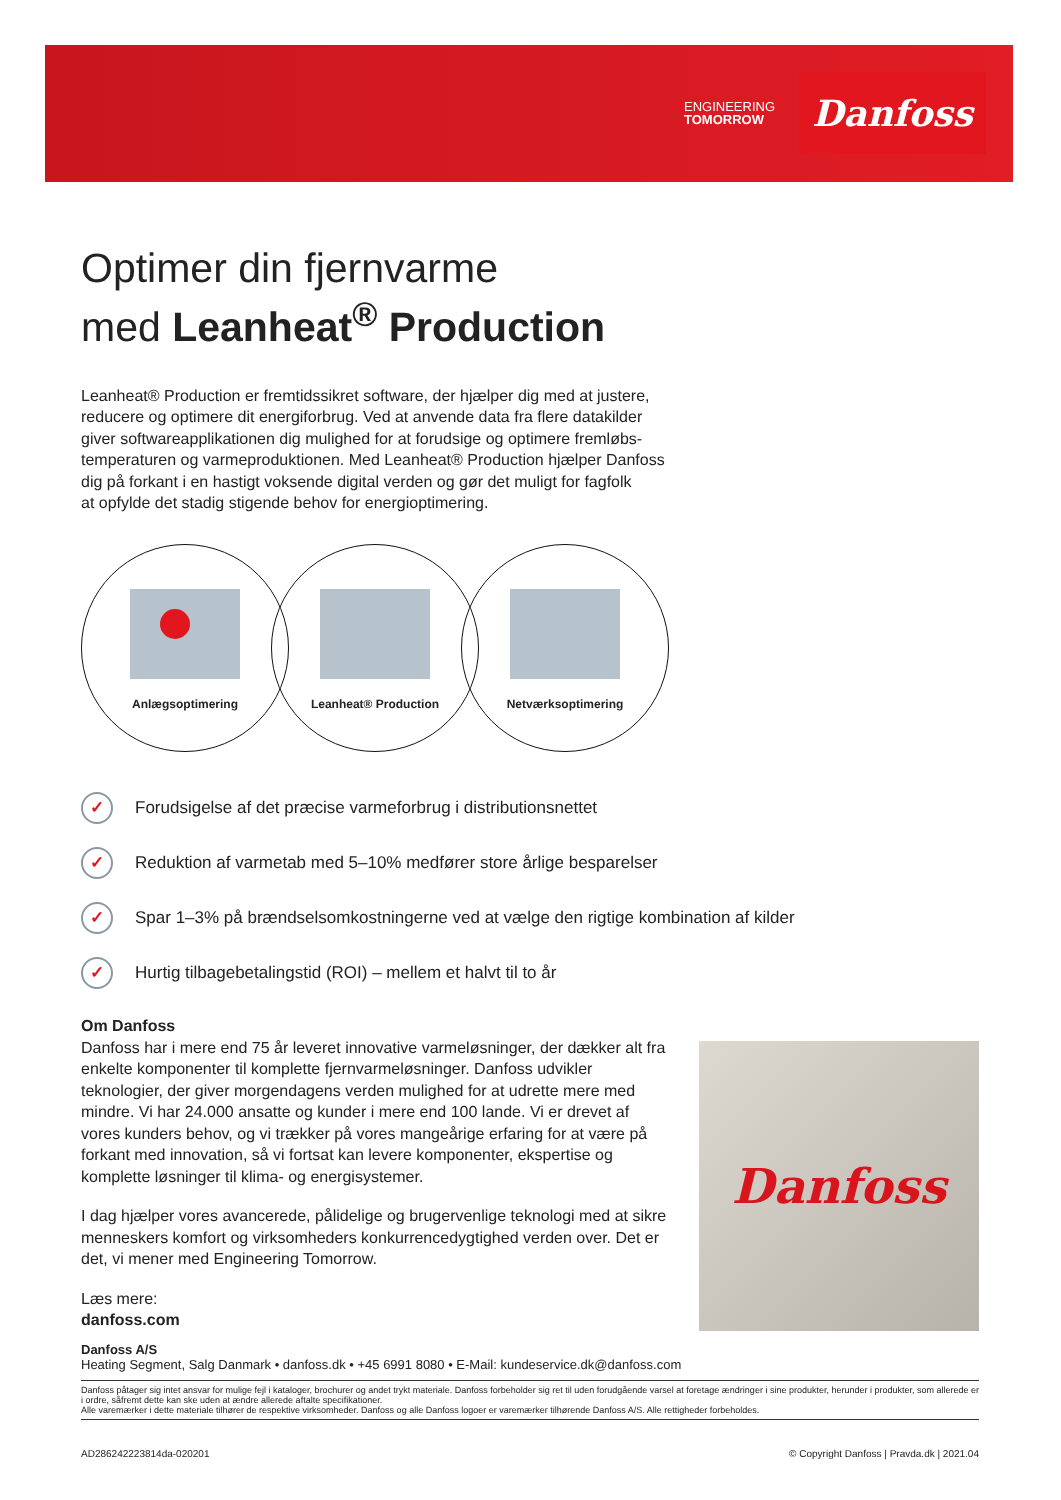ENGINEERING
TOMORROW
Danfoss
Optimer din fjernvarme
med Leanheat<sup>®</sup> Production
Leanheat® Production er fremtidssikret software, der hjælper dig med at justere,
reducere og optimere dit energiforbrug. Ved at anvende data fra flere datakilder
giver softwareapplikationen dig mulighed for at forudsige og optimere fremløbs-
temperaturen og varmeproduktionen. Med Leanheat® Production hjælper Danfoss
dig på forkant i en hastigt voksende digital verden og gør det muligt for fagfolk
at opfylde det stadig stigende behov for energioptimering.
Anlægsoptimering Leanheat® Production Netværksoptimering
✓ Forudsigelse af det præcise varmeforbrug i distributionsnettet
✓ Reduktion af varmetab med 5–10% medfører store årlige besparelser
✓ Spar 1–3% på brændselsomkostningerne ved at vælge den rigtige kombination af kilder
✓ Hurtig tilbagebetalingstid (ROI) – mellem et halvt til to år
Om Danfoss
Danfoss har i mere end 75 år leveret innovative varmeløsninger, der dækker alt fra enkelte komponenter til komplette fjernvarmeløsninger. Danfoss udvikler teknologier, der giver morgendagens verden mulighed for at udrette mere med mindre. Vi har 24.000 ansatte og kunder i mere end 100 lande. Vi er drevet af vores kunders behov, og vi trækker på vores mangeårige erfaring for at være på forkant med innovation, så vi fortsat kan levere komponenter, ekspertise og komplette løsninger til klima- og energisystemer.
I dag hjælper vores avancerede, pålidelige og brugervenlige teknologi med at sikre menneskers komfort og virksomheders konkurrencedygtighed verden over. Det er det, vi mener med Engineering Tomorrow.
Læs mere:
danfoss.com
Danfoss
Danfoss A/S
Heating Segment, Salg Danmark • danfoss.dk • +45 6991 8080 • E-Mail: kundeservice.dk@danfoss.com
Danfoss påtager sig intet ansvar for mulige fejl i kataloger, brochurer og andet trykt materiale. Danfoss forbeholder sig ret til uden forudgående varsel at foretage ændringer i sine produkter, herunder i produkter, som allerede er i ordre, såfremt dette kan ske uden at ændre allerede aftalte specifikationer.
Alle varemærker i dette materiale tilhører de respektive virksomheder. Danfoss og alle Danfoss logoer er varemærker tilhørende Danfoss A/S. Alle rettigheder forbeholdes.
AD286242223814da-020201 © Copyright Danfoss | Pravda.dk | 2021.04